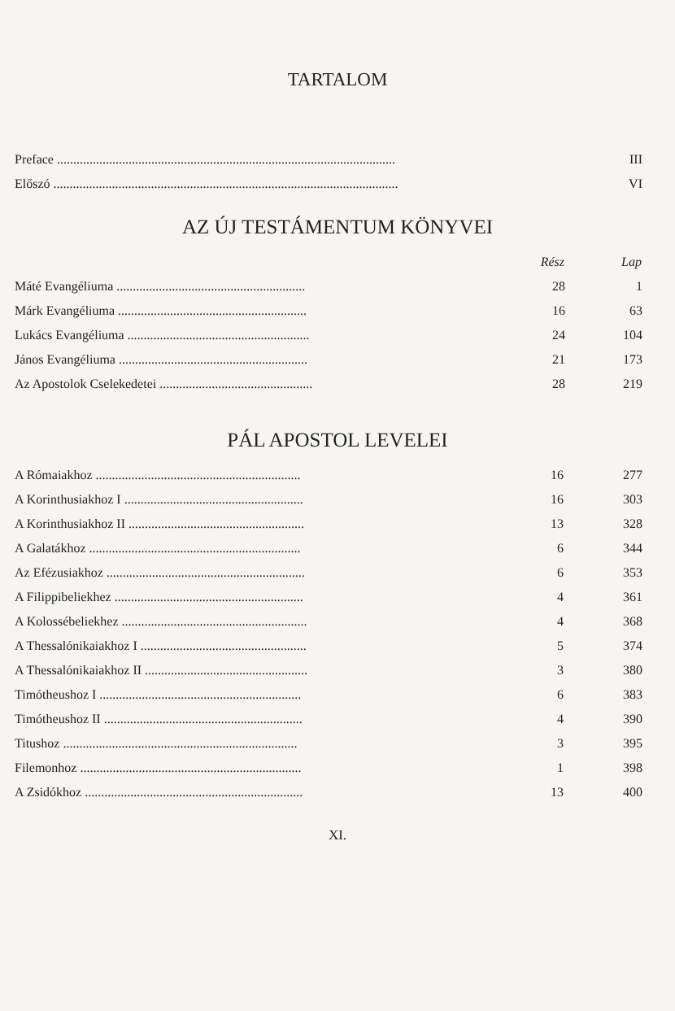TARTALOM
| Preface ........................................................................................................ | III |
| Előszó .......................................................................................................... | VI |
AZ ÚJ TESTÁMENTUM KÖNYVEI
| | Rész | Lap |
| --- | --- | --- |
| Máté Evangéliuma .......................................................... | 28 | 1 |
| Márk Evangéliuma .......................................................... | 16 | 63 |
| Lukács Evangéliuma ........................................................ | 24 | 104 |
| János Evangéliuma .......................................................... | 21 | 173 |
| Az Apostolok Cselekedetei ............................................... | 28 | 219 |
PÁL APOSTOL LEVELEI
| A Rómaiakhoz ............................................................... | 16 | 277 |
| A Korinthusiakhoz I ....................................................... | 16 | 303 |
| A Korinthusiakhoz II ...................................................... | 13 | 328 |
| A Galatákhoz ................................................................. | 6 | 344 |
| Az Efézusiakhoz ............................................................. | 6 | 353 |
| A Filippibeliekhez .......................................................... | 4 | 361 |
| A Kolossébeliekhez ......................................................... | 4 | 368 |
| A Thessalónikaiakhoz I ................................................... | 5 | 374 |
| A Thessalónikaiakhoz II .................................................. | 3 | 380 |
| Timótheushoz I .............................................................. | 6 | 383 |
| Timótheushoz II ............................................................. | 4 | 390 |
| Titushoz ........................................................................ | 3 | 395 |
| Filemonhoz .................................................................... | 1 | 398 |
| A Zsidókhoz ................................................................... | 13 | 400 |
XI.